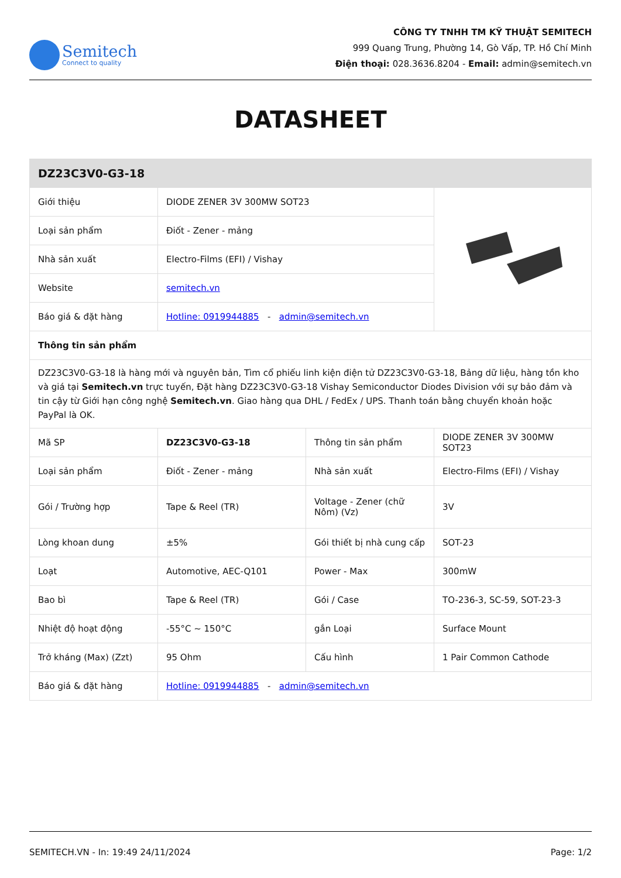Semitech
Connect to quality
CÔNG TY TNHH TM KỸ THUẬT SEMITECH
999 Quang Trung, Phường 14, Gò Vấp, TP. Hồ Chí Minh
Điện thoại: 028.3636.8204 - Email: admin@semitech.vn
DATASHEET
| DZ23C3V0-G3-18 | | | |
| --- | --- | --- | --- |
| Giới thiệu | DIODE ZENER 3V 300MW SOT23 | | |
| Loại sản phẩm | Điốt - Zener - mảng | | |
| Nhà sản xuất | Electro-Films (EFI) / Vishay | | |
| Website | semitech.vn | | |
| Báo giá & đặt hàng | Hotline: 0919944885 - admin@semitech.vn | | |
| Thông tin sản phẩm | | | |
| DZ23C3V0-G3-18 là hàng mới và nguyên bản, Tìm cổ phiếu linh kiện điện tử DZ23C3V0-G3-18, Bảng dữ liệu, hàng tồn kho và giá tại Semitech.vn trực tuyến, Đặt hàng DZ23C3V0-G3-18 Vishay Semiconductor Diodes Division với sự bảo đảm và tin cậy từ Giới hạn công nghệ Semitech.vn . Giao hàng qua DHL / FedEx / UPS. Thanh toán bằng chuyển khoản hoặc PayPal là OK. | | | |
| Mã SP | DZ23C3V0-G3-18 | Thông tin sản phẩm | DIODE ZENER 3V 300MW SOT23 |
| Loại sản phẩm | Điốt - Zener - mảng | Nhà sản xuất | Electro-Films (EFI) / Vishay |
| Gói / Trường hợp | Tape & Reel (TR) | Voltage - Zener (chữ Nôm) (Vz) | 3V |
| Lòng khoan dung | ±5% | Gói thiết bị nhà cung cấp | SOT-23 |
| Loạt | Automotive, AEC-Q101 | Power - Max | 300mW |
| Bao bì | Tape & Reel (TR) | Gói / Case | TO-236-3, SC-59, SOT-23-3 |
| Nhiệt độ hoạt động | -55°C ~ 150°C | gắn Loại | Surface Mount |
| Trở kháng (Max) (Zzt) | 95 Ohm | Cấu hình | 1 Pair Common Cathode |
| Báo giá & đặt hàng | Hotline: 0919944885 - admin@semitech.vn | | |
SEMITECH.VN - In: 19:49 24/11/2024 Page: 1/2